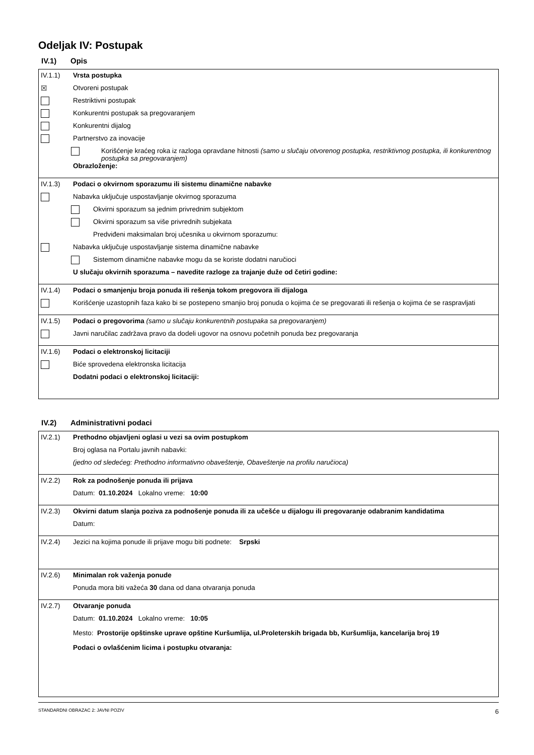Odeljak IV: Postupak
IV.1) Opis
IV.1.1) Vrsta postupka
☒ Otvoreni postupak
Restriktivni postupak
Konkurentni postupak sa pregovaranjem
Konkurentni dijalog
Partnerstvo za inovacije
Korišćenje kraćeg roka iz razloga opravdane hitnosti (samo u slučaju otvorenog postupka, restriktivnog postupka, ili konkurentnog postupka sa pregovaranjem)
Obrazloženje:
IV.1.3) Podaci o okvirnom sporazumu ili sistemu dinamične nabavke
Nabavka uključuje uspostavljanje okvirnog sporazuma
Okvirni sporazum sa jednim privrednim subjektom
Okvirni sporazum sa više privrednih subjekata
Predviđeni maksimalan broj učesnika u okvirnom sporazumu:
Nabavka uključuje uspostavljanje sistema dinamične nabavke
Sistemom dinamične nabavke mogu da se koriste dodatni naručioci
U slučaju okvirnih sporazuma – navedite razloge za trajanje duže od četiri godine:
IV.1.4) Podaci o smanjenju broja ponuda ili rešenja tokom pregovora ili dijaloga
Korišćenje uzastopnih faza kako bi se postepeno smanjio broj ponuda o kojima će se pregovarati ili rešenja o kojima će se raspravljati
IV.1.5) Podaci o pregovorima (samo u slučaju konkurentnih postupaka sa pregovaranjem)
Javni naručilac zadržava pravo da dodeli ugovor na osnovu početnih ponuda bez pregovaranja
IV.1.6) Podaci o elektronskoj licitaciji
Biće sprovedena elektronska licitacija
Dodatni podaci o elektronskoj licitaciji:
IV.2) Administrativni podaci
IV.2.1) Prethodno objavljeni oglasi u vezi sa ovim postupkom
Broj oglasa na Portalu javnih nabavki:
(jedno od sledećeg: Prethodno informativno obaveštenje, Obaveštenje na profilu naručioca)
IV.2.2) Rok za podnošenje ponuda ili prijava
Datum: 01.10.2024 Lokalno vreme: 10:00
IV.2.3) Okvirni datum slanja poziva za podnošenje ponuda ili za učešće u dijalogu ili pregovaranje odabranim kandidatima
Datum:
IV.2.4) Jezici na kojima ponude ili prijave mogu biti podnete: Srpski
IV.2.6) Minimalan rok važenja ponude
Ponuda mora biti važeća 30 dana od dana otvaranja ponuda
IV.2.7) Otvaranje ponuda
Datum: 01.10.2024 Lokalno vreme: 10:05
Mesto: Prostorije opštinske uprave opštine Kuršumlija, ul.Proleterskih brigada bb, Kuršumlija, kancelarija broj 19
Podaci o ovlašćenim licima i postupku otvaranja:
STANDARDNI OBRAZAC 2: JAVNI POZIV 6